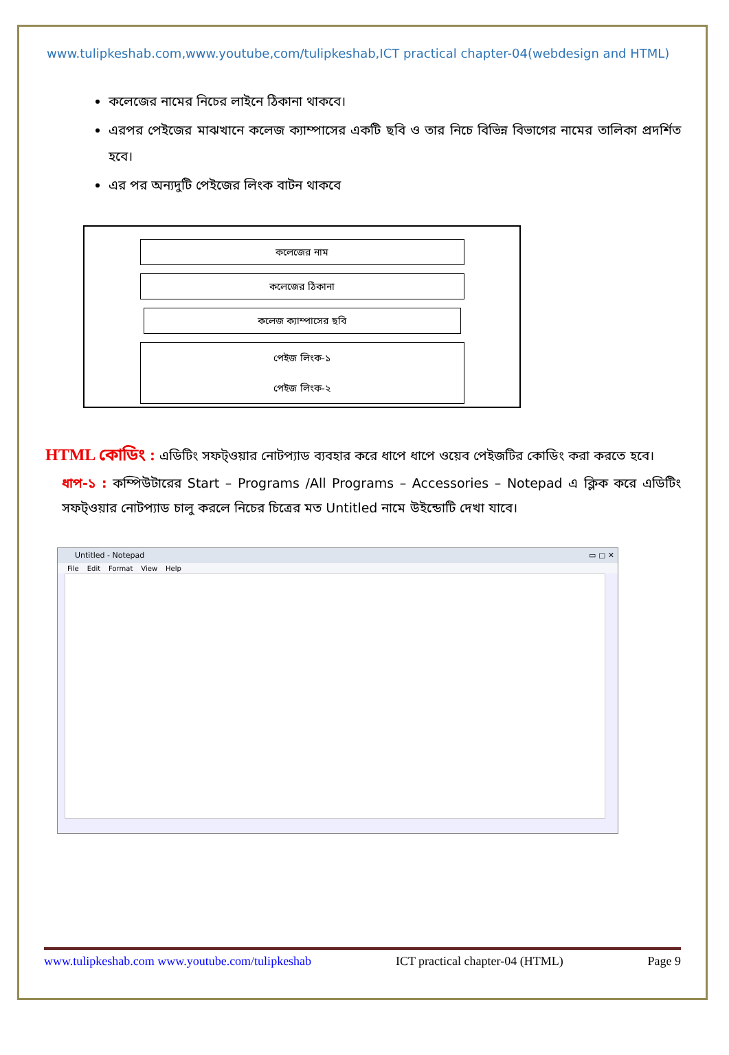www.tulipkeshab.com,www.youtube,com/tulipkeshab,ICT practical chapter-04(webdesign and HTML)
কলেজের নামের নিচের লাইনে ঠিকানা থাকবে।
এরপর পেইজের মাঝখানে কলেজ ক্যাম্পাসের একটি ছবি ও তার নিচে বিভিন্ন বিভাগের নামের তালিকা প্রদর্শিত হবে।
এর পর অন্যদুটি পেইজের লিংক বাটন থাকবে
কলেজের নাম
কলেজের ঠিকানা
কলেজ ক্যাম্পাসের ছবি
পেইজ লিংক-১
পেইজ লিংক-২
HTML কোডিং : এডিটিং সফট্ওয়ার নোটপ্যাড ব্যবহার করে ধাপে ধাপে ওয়েব পেইজটির কোডিং করা করতে হবে।
ধাপ-১ : কম্পিউটারের Start – Programs /All Programs – Accessories – Notepad এ ক্লিক করে এডিটিং সফট্ওয়ার নোটপ্যাড চালু করলে নিচের চিত্রের মত Untitled নামে উইন্ডোটি দেখা যাবে।
Untitled - Notepad ▭ ▢ ✕
File Edit Format View Help
www.tulipkeshab.com www.youtube.com/tulipkeshab ICT practical chapter-04 (HTML) Page 9